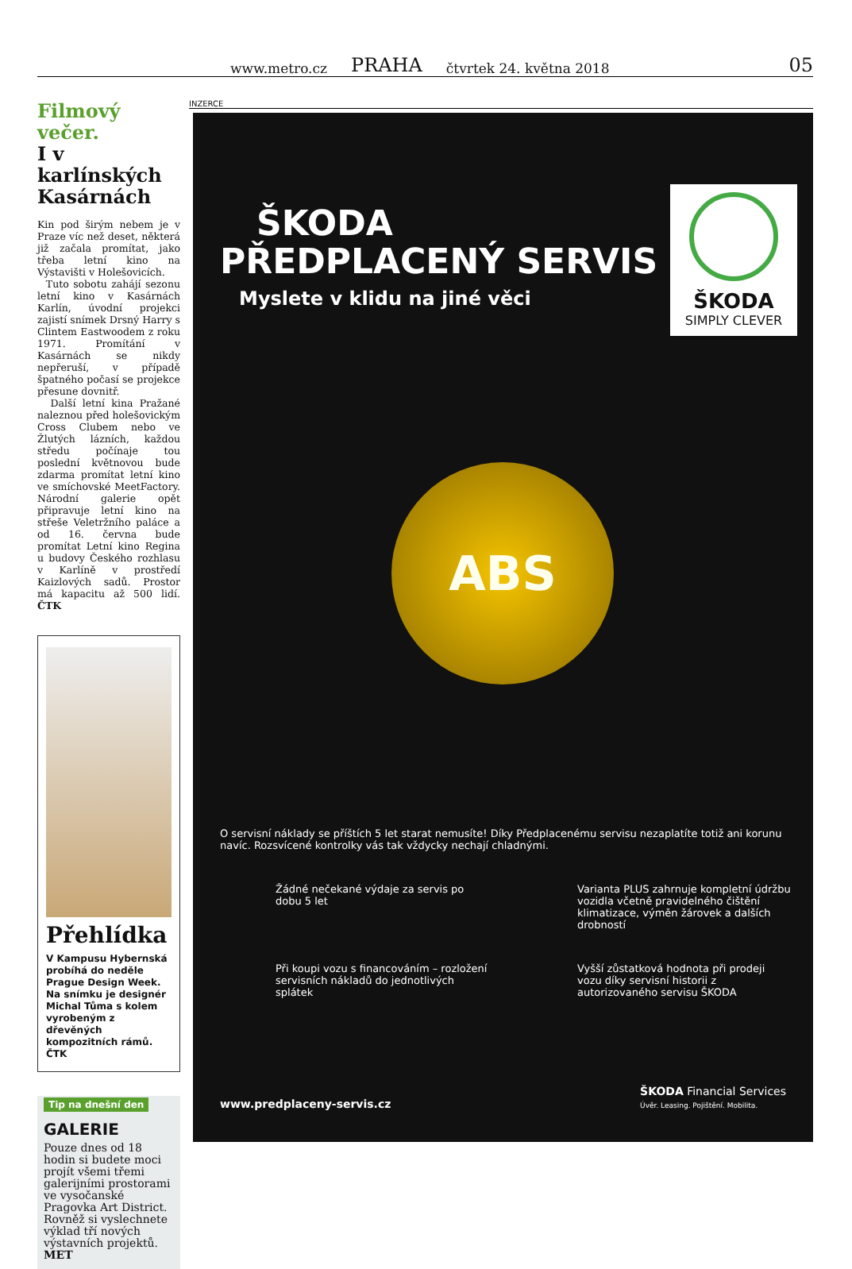www.metro.cz PRAHA čtvrtek 24. května 2018 05
Filmový večer.
I v karlínských Kasárnách
Kin pod širým nebem je v Praze víc než deset, některá již začala promítat, jako třeba letní kino na Výstavišti v Holešovicích.
Tuto sobotu zahájí sezonu letní kino v Kasárnách Karlín, úvodní projekci zajistí snímek Drsný Harry s Clintem Eastwoodem z roku 1971. Promítání v Kasárnách se nikdy nepřeruší, v případě špatného počasí se projekce přesune dovnitř.
Další letní kina Pražané naleznou před holešovickým Cross Clubem nebo ve Žlutých lázních, každou středu počínaje tou poslední květnovou bude zdarma promítat letní kino ve smíchovské MeetFactory. Národní galerie opět připravuje letní kino na střeše Veletržního paláce a od 16. června bude promítat Letní kino Regina u budovy Českého rozhlasu v Karlíně v prostředí Kaizlových sadů. Prostor má kapacitu až 500 lidí. ČTK
Přehlídka
V Kampusu Hybernská probíhá do neděle Prague Design Week. Na snímku je designér Michal Tůma s kolem vyrobeným z dřevěných kompozitních rámů. ČTK
Tip na dnešní den
GALERIE
Pouze dnes od 18 hodin si budete moci projít všemi třemi galerijními prostorami ve vysočanské Pragovka Art District. Rovněž si vyslechnete výklad tří nových výstavních projektů. MET
INZERCE
ŠKODA
PŘEDPLACENÝ SERVIS
Myslete v klidu na jiné věci
ŠKODA
SIMPLY CLEVER
ABS
O servisní náklady se příštích 5 let starat nemusíte! Díky Předplacenému servisu nezaplatíte totiž ani korunu navíc. Rozsvícené kontrolky vás tak vždycky nechají chladnými.
Žádné nečekané výdaje za servis po dobu 5 let
Varianta PLUS zahrnuje kompletní údržbu vozidla včetně pravidelného čištění klimatizace, výměn žárovek a dalších drobností
Při koupi vozu s financováním – rozložení servisních nákladů do jednotlivých splátek
Vyšší zůstatková hodnota při prodeji vozu díky servisní historii z autorizovaného servisu ŠKODA
www.predplaceny-servis.cz
ŠKODA Financial Services
Úvěr. Leasing. Pojištění. Mobilita.